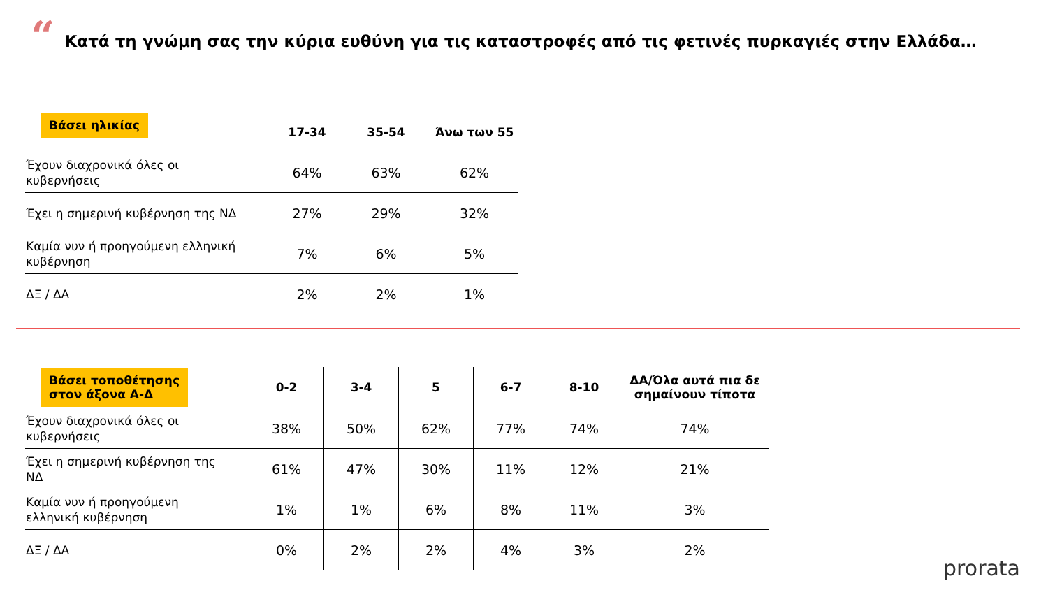“
Κατά τη γνώμη σας την κύρια ευθύνη για τις καταστροφές από τις φετινές πυρκαγιές στην Ελλάδα…
| Βάσει ηλικίας | 17-34 | 35-54 | Άνω των 55 |
| --- | --- | --- | --- |
| Έχουν διαχρονικά όλες οι κυβερνήσεις | 64% | 63% | 62% |
| Έχει η σημερινή κυβέρνηση της ΝΔ | 27% | 29% | 32% |
| Καμία νυν ή προηγούμενη ελληνική κυβέρνηση | 7% | 6% | 5% |
| ΔΞ / ΔΑ | 2% | 2% | 1% |
| Βάσει τοποθέτησης στον άξονα Α-Δ | 0-2 | 3-4 | 5 | 6-7 | 8-10 | ΔΑ/Όλα αυτά πια δε σημαίνουν τίποτα |
| --- | --- | --- | --- | --- | --- | --- |
| Έχουν διαχρονικά όλες οι κυβερνήσεις | 38% | 50% | 62% | 77% | 74% | 74% |
| Έχει η σημερινή κυβέρνηση της ΝΔ | 61% | 47% | 30% | 11% | 12% | 21% |
| Καμία νυν ή προηγούμενη ελληνική κυβέρνηση | 1% | 1% | 6% | 8% | 11% | 3% |
| ΔΞ / ΔΑ | 0% | 2% | 2% | 4% | 3% | 2% |
prorata